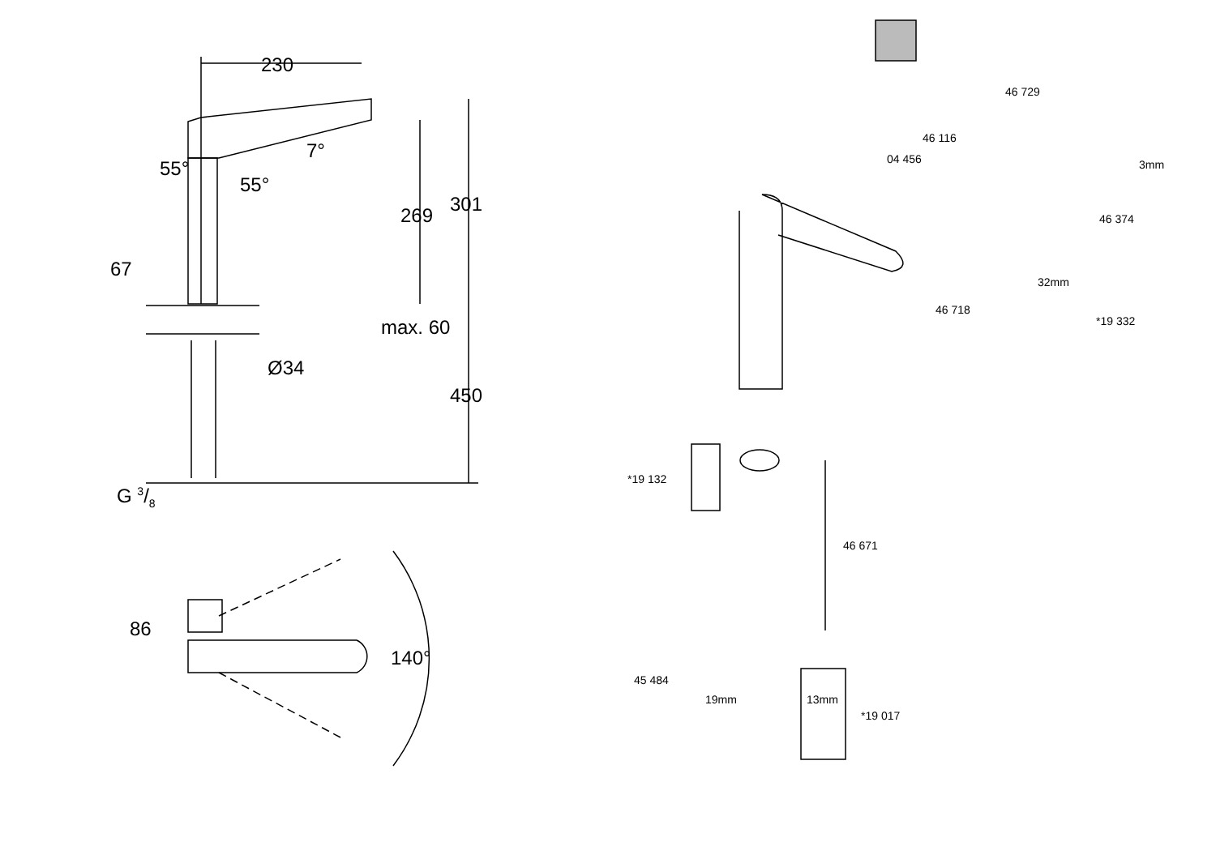230
7°
55°
55°
269 301
67
max. 60
Ø34
450
G 3/8
86
140°
46 729
46 116
04 456 3mm
46 374
32mm
46 718
*19 332
*19 132
46 671
45 484
19mm 13mm
*19 017